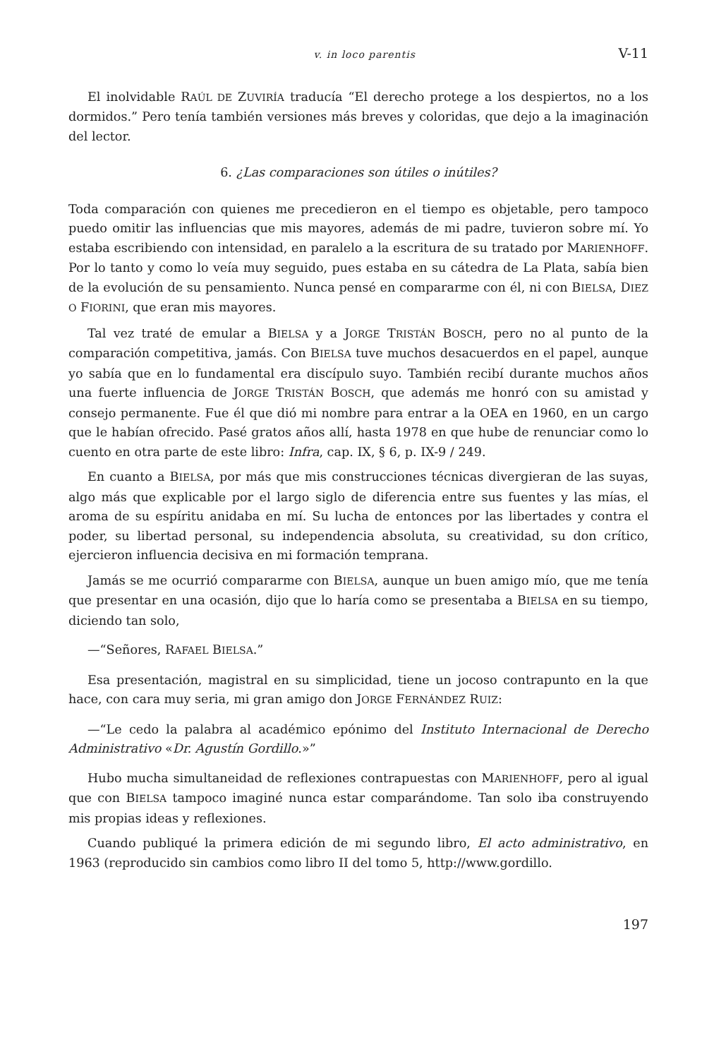v. in loco parentis V-11
El inolvidable RAÚL DE ZUVIRÍA traducía “El derecho protege a los despiertos, no a los dormidos.” Pero tenía también versiones más breves y coloridas, que dejo a la imaginación del lector.
6. ¿Las comparaciones son útiles o inútiles?
Toda comparación con quienes me precedieron en el tiempo es objetable, pero tampoco puedo omitir las influencias que mis mayores, además de mi padre, tuvieron sobre mí. Yo estaba escribiendo con intensidad, en paralelo a la escritura de su tratado por MARIENHOFF. Por lo tanto y como lo veía muy seguido, pues estaba en su cátedra de La Plata, sabía bien de la evolución de su pensamiento. Nunca pensé en compararme con él, ni con BIELSA, DIEZ O FIORINI, que eran mis mayores.
Tal vez traté de emular a BIELSA y a JORGE TRISTÁN BOSCH, pero no al punto de la comparación competitiva, jamás. Con BIELSA tuve muchos desacuerdos en el papel, aunque yo sabía que en lo fundamental era discípulo suyo. También recibí durante muchos años una fuerte influencia de JORGE TRISTÁN BOSCH, que además me honró con su amistad y consejo permanente. Fue él que dió mi nombre para entrar a la OEA en 1960, en un cargo que le habían ofrecido. Pasé gratos años allí, hasta 1978 en que hube de renunciar como lo cuento en otra parte de este libro: Infra, cap. IX, § 6, p. IX-9 / 249.
En cuanto a BIELSA, por más que mis construcciones técnicas divergieran de las suyas, algo más que explicable por el largo siglo de diferencia entre sus fuentes y las mías, el aroma de su espíritu anidaba en mí. Su lucha de entonces por las libertades y contra el poder, su libertad personal, su independencia absoluta, su creatividad, su don crítico, ejercieron influencia decisiva en mi formación temprana.
Jamás se me ocurrió compararme con BIELSA, aunque un buen amigo mío, que me tenía que presentar en una ocasión, dijo que lo haría como se presentaba a BIELSA en su tiempo, diciendo tan solo,
—“Señores, RAFAEL BIELSA.”
Esa presentación, magistral en su simplicidad, tiene un jocoso contrapunto en la que hace, con cara muy seria, mi gran amigo don JORGE FERNÁNDEZ RUIZ:
—“Le cedo la palabra al académico epónimo del Instituto Internacional de Derecho Administrativo «Dr. Agustín Gordillo.»”
Hubo mucha simultaneidad de reflexiones contrapuestas con MARIENHOFF, pero al igual que con BIELSA tampoco imaginé nunca estar comparándome. Tan solo iba construyendo mis propias ideas y reflexiones.
Cuando publiqué la primera edición de mi segundo libro, El acto administrativo, en 1963 (reproducido sin cambios como libro II del tomo 5, http://www.gordillo.
197